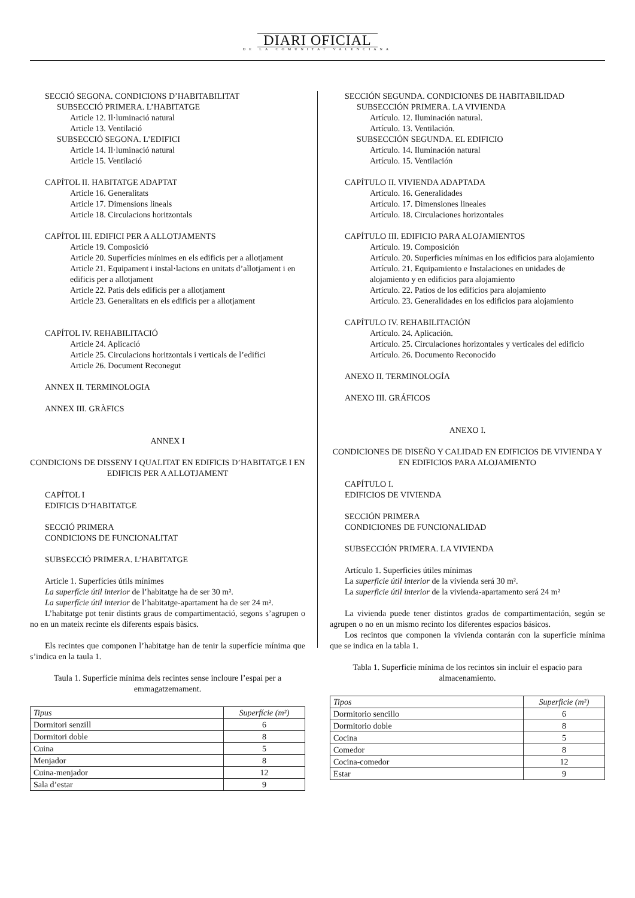DIARI OFICIAL
DE LA COMUNITAT VALENCIANA
SECCIÓ SEGONA. CONDICIONS D’HABITABILITAT
SUBSECCIÓ PRIMERA. L’HABITATGE
Article 12. Il·luminació natural
Article 13. Ventilació
SUBSECCIÓ SEGONA. L’EDIFICI
Article 14. Il·luminació natural
Article 15. Ventilació
CAPÍTOL II. HABITATGE ADAPTAT
Article 16. Generalitats
Article 17. Dimensions lineals
Article 18. Circulacions horitzontals
CAPÍTOL III. EDIFICI PER A ALLOTJAMENTS
Article 19. Composició
Article 20. Superfícies mínimes en els edificis per a allotjament
Article 21. Equipament i instal·lacions en unitats d’allotjament i en edificis per a allotjament
Article 22. Patis dels edificis per a allotjament
Article 23. Generalitats en els edificis per a allotjament
CAPÍTOL IV. REHABILITACIÓ
Article 24. Aplicació
Article 25. Circulacions horitzontals i verticals de l’edifici
Article 26. Document Reconegut
ANNEX II. TERMINOLOGIA
ANNEX III. GRÀFICS
ANNEX I
CONDICIONS DE DISSENY I QUALITAT EN EDIFICIS D’HABITATGE I EN EDIFICIS PER A ALLOTJAMENT
CAPÍTOL I
EDIFICIS D’HABITATGE
SECCIÓ PRIMERA
CONDICIONS DE FUNCIONALITAT
SUBSECCIÓ PRIMERA. L’HABITATGE
Article 1. Superfícies útils mínimes
La superfície útil interior de l’habitatge ha de ser 30 m².
La superfície útil interior de l’habitatge-apartament ha de ser 24 m².
L’habitatge pot tenir distints graus de compartimentació, segons s’agrupen o no en un mateix recinte els diferents espais bàsics.
Els recintes que componen l’habitatge han de tenir la superfície mínima que s’indica en la taula 1.
Taula 1. Superfície mínima dels recintes sense incloure l’espai per a emmagatzemament.
| Tipus | Superfície (m²) |
| --- | --- |
| Dormitori senzill | 6 |
| Dormitori doble | 8 |
| Cuina | 5 |
| Menjador | 8 |
| Cuina-menjador | 12 |
| Sala d’estar | 9 |
SECCIÓN SEGUNDA. CONDICIONES DE HABITABILIDAD
SUBSECCIÓN PRIMERA. LA VIVIENDA
Artículo. 12. Iluminación natural.
Artículo. 13. Ventilación.
SUBSECCIÓN SEGUNDA. EL EDIFICIO
Artículo. 14. Iluminación natural
Artículo. 15. Ventilación
CAPÍTULO II. VIVIENDA ADAPTADA
Artículo. 16. Generalidades
Artículo. 17. Dimensiones lineales
Artículo. 18. Circulaciones horizontales
CAPÍTULO III. EDIFICIO PARA ALOJAMIENTOS
Artículo. 19. Composición
Artículo. 20. Superficies mínimas en los edificios para alojamiento
Artículo. 21. Equipamiento e Instalaciones en unidades de alojamiento y en edificios para alojamiento
Artículo. 22. Patios de los edificios para alojamiento
Artículo. 23. Generalidades en los edificios para alojamiento
CAPÍTULO IV. REHABILITACIÓN
Artículo. 24. Aplicación.
Artículo. 25. Circulaciones horizontales y verticales del edificio
Artículo. 26. Documento Reconocido
ANEXO II. TERMINOLOGÍA
ANEXO III. GRÁFICOS
ANEXO I.
CONDICIONES DE DISEÑO Y CALIDAD EN EDIFICIOS DE VIVIENDA Y EN EDIFICIOS PARA ALOJAMIENTO
CAPÍTULO I.
EDIFICIOS DE VIVIENDA
SECCIÓN PRIMERA
CONDICIONES DE FUNCIONALIDAD
SUBSECCIÓN PRIMERA. LA VIVIENDA
Artículo 1. Superficies útiles mínimas
La superficie útil interior de la vivienda será 30 m².
La superficie útil interior de la vivienda-apartamento será 24 m²
La vivienda puede tener distintos grados de compartimentación, según se agrupen o no en un mismo recinto los diferentes espacios básicos.
Los recintos que componen la vivienda contarán con la superficie mínima que se indica en la tabla 1.
Tabla 1. Superficie mínima de los recintos sin incluir el espacio para almacenamiento.
| Tipos | Superficie (m²) |
| --- | --- |
| Dormitorio sencillo | 6 |
| Dormitorio doble | 8 |
| Cocina | 5 |
| Comedor | 8 |
| Cocina-comedor | 12 |
| Estar | 9 |